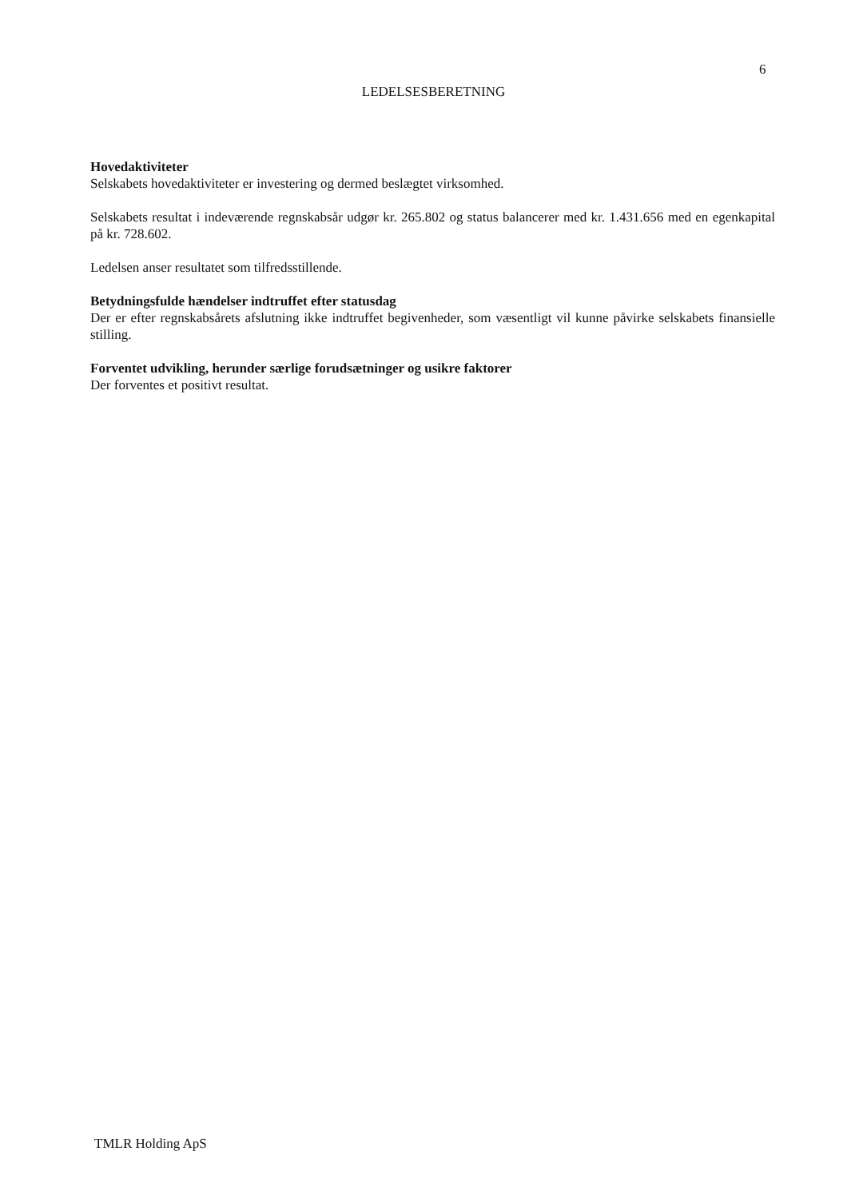6
LEDELSESBERETNING
Hovedaktiviteter
Selskabets hovedaktiviteter er investering og dermed beslægtet virksomhed.
Selskabets resultat i indeværende regnskabsår udgør kr. 265.802 og status balancerer med kr. 1.431.656 med en egenkapital på kr. 728.602.
Ledelsen anser resultatet som tilfredsstillende.
Betydningsfulde hændelser indtruffet efter statusdag
Der er efter regnskabsårets afslutning ikke indtruffet begivenheder, som væsentligt vil kunne påvirke selskabets finansielle stilling.
Forventet udvikling, herunder særlige forudsætninger og usikre faktorer
Der forventes et positivt resultat.
TMLR Holding ApS